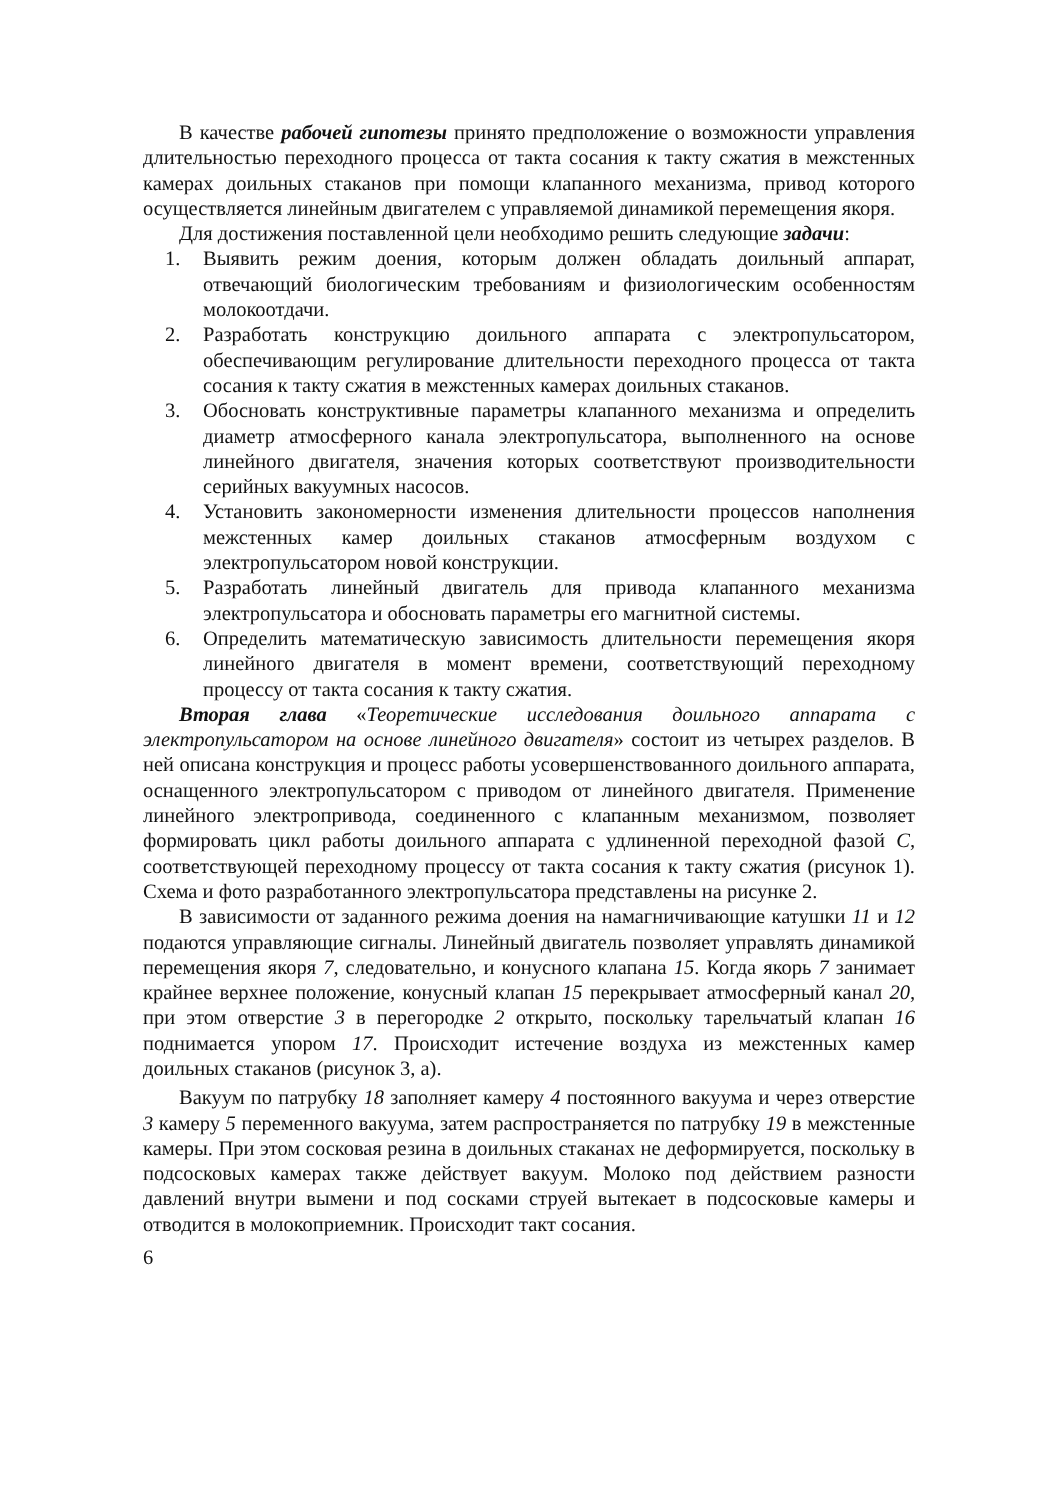В качестве рабочей гипотезы принято предположение о возможности управления длительностью переходного процесса от такта сосания к такту сжатия в межстенных камерах доильных стаканов при помощи клапанного механизма, привод которого осуществляется линейным двигателем с управляемой динамикой перемещения якоря.
Для достижения поставленной цели необходимо решить следующие задачи:
1. Выявить режим доения, которым должен обладать доильный аппарат, отвечающий биологическим требованиям и физиологическим особенностям молокоотдачи.
2. Разработать конструкцию доильного аппарата с электропульсатором, обеспечивающим регулирование длительности переходного процесса от такта сосания к такту сжатия в межстенных камерах доильных стаканов.
3. Обосновать конструктивные параметры клапанного механизма и определить диаметр атмосферного канала электропульсатора, выполненного на основе линейного двигателя, значения которых соответствуют производительности серийных вакуумных насосов.
4. Установить закономерности изменения длительности процессов наполнения межстенных камер доильных стаканов атмосферным воздухом с электропульсатором новой конструкции.
5. Разработать линейный двигатель для привода клапанного механизма электропульсатора и обосновать параметры его магнитной системы.
6. Определить математическую зависимость длительности перемещения якоря линейного двигателя в момент времени, соответствующий переходному процессу от такта сосания к такту сжатия.
Вторая глава «Теоретические исследования доильного аппарата с электропульсатором на основе линейного двигателя» состоит из четырех разделов. В ней описана конструкция и процесс работы усовершенствованного доильного аппарата, оснащенного электропульсатором с приводом от линейного двигателя. Применение линейного электропривода, соединенного с клапанным механизмом, позволяет формировать цикл работы доильного аппарата с удлиненной переходной фазой С, соответствующей переходному процессу от такта сосания к такту сжатия (рисунок 1). Схема и фото разработанного электропульсатора представлены на рисунке 2.
В зависимости от заданного режима доения на намагничивающие катушки 11 и 12 подаются управляющие сигналы. Линейный двигатель позволяет управлять динамикой перемещения якоря 7, следовательно, и конусного клапана 15. Когда якорь 7 занимает крайнее верхнее положение, конусный клапан 15 перекрывает атмосферный канал 20, при этом отверстие 3 в перегородке 2 открыто, поскольку тарельчатый клапан 16 поднимается упором 17. Происходит истечение воздуха из межстенных камер доильных стаканов (рисунок 3, а).
Вакуум по патрубку 18 заполняет камеру 4 постоянного вакуума и через отверстие 3 камеру 5 переменного вакуума, затем распространяется по патрубку 19 в межстенные камеры. При этом сосковая резина в доильных стаканах не деформируется, поскольку в подсосковых камерах также действует вакуум. Молоко под действием разности давлений внутри вымени и под сосками струей вытекает в подсосковые камеры и отводится в молокоприемник. Происходит такт сосания.
6